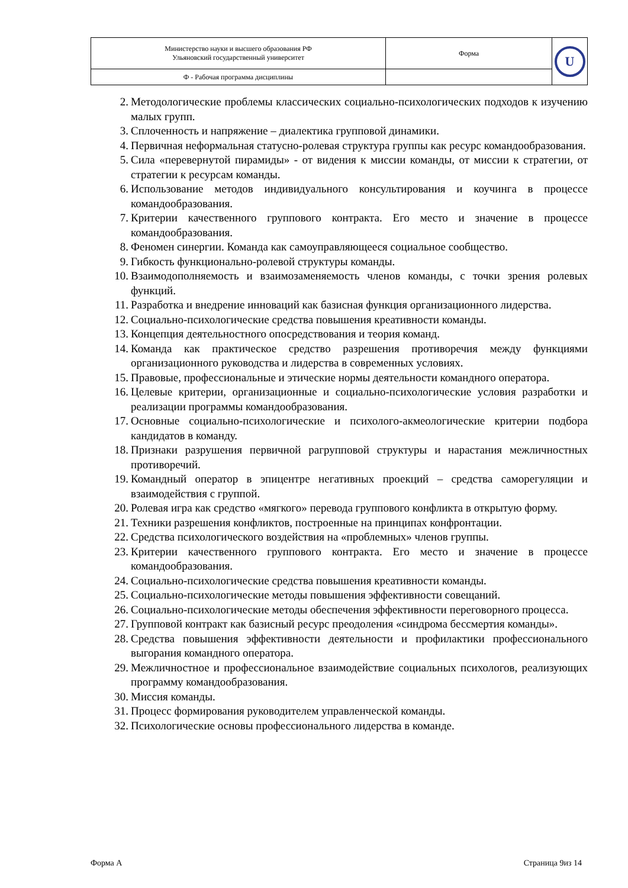| Министерство науки и высшего образования РФ Ульяновский государственный университет | Форма | U |
| Ф - Рабочая программа дисциплины | | |
2. Методологические проблемы классических социально-психологических подходов к изучению малых групп.
3. Сплоченность и напряжение – диалектика групповой динамики.
4. Первичная неформальная статусно-ролевая структура группы как ресурс командообразования.
5. Сила «перевернутой пирамиды» - от видения к миссии команды, от миссии к стратегии, от стратегии к ресурсам команды.
6. Использование методов индивидуального консультирования и коучинга в процессе командообразования.
7. Критерии качественного группового контракта. Его место и значение в процессе командообразования.
8. Феномен синергии. Команда как самоуправляющееся социальное сообщество.
9. Гибкость функционально-ролевой структуры команды.
10. Взаимодополняемость и взаимозаменяемость членов команды, с точки зрения ролевых функций.
11. Разработка и внедрение инноваций как базисная функция организационного лидерства.
12. Социально-психологические средства повышения креативности команды.
13. Концепция деятельностного опосредствования и теория команд.
14. Команда как практическое средство разрешения противоречия между функциями организационного руководства и лидерства в современных условиях.
15. Правовые, профессиональные и этические нормы деятельности командного оператора.
16. Целевые критерии, организационные и социально-психологические условия разработки и реализации программы командообразования.
17. Основные социально-психологические и психолого-акмеологические критерии подбора кандидатов в команду.
18. Признаки разрушения первичной рагрупповой структуры и нарастания межличностных противоречий.
19. Командный оператор в эпицентре негативных проекций – средства саморегуляции и взаимодействия с группой.
20. Ролевая игра как средство «мягкого» перевода группового конфликта в открытую форму.
21. Техники разрешения конфликтов, построенные на принципах конфронтации.
22. Средства психологического воздействия на «проблемных» членов группы.
23. Критерии качественного группового контракта. Его место и значение в процессе командообразования.
24. Социально-психологические средства повышения креативности команды.
25. Социально-психологические методы повышения эффективности совещаний.
26. Социально-психологические методы обеспечения эффективности переговорного процесса.
27. Групповой контракт как базисный ресурс преодоления «синдрома бессмертия команды».
28. Средства повышения эффективности деятельности и профилактики профессионального выгорания командного оператора.
29. Межличностное и профессиональное взаимодействие социальных психологов, реализующих программу командообразования.
30. Миссия команды.
31. Процесс формирования руководителем управленческой команды.
32. Психологические основы профессионального лидерства в команде.
Форма А Страница 9из 14